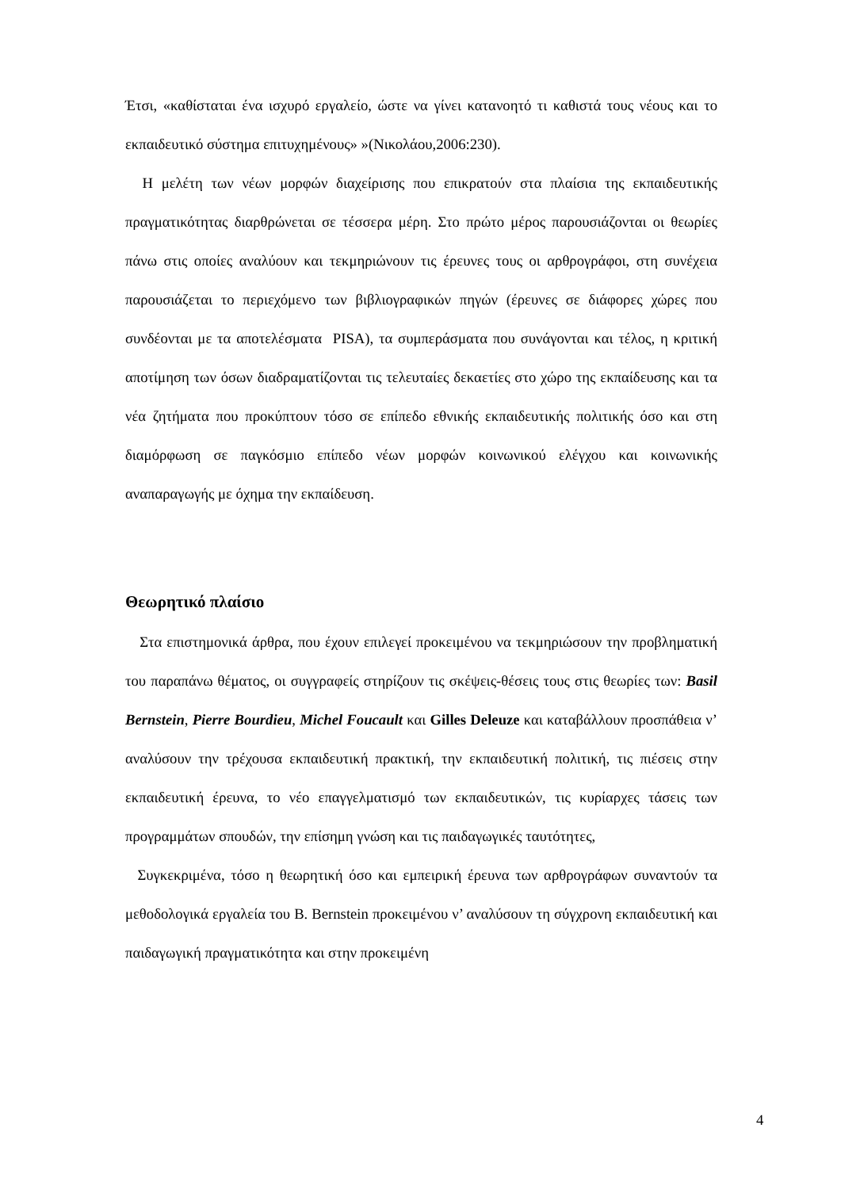Έτσι, «καθίσταται ένα ισχυρό εργαλείο, ώστε να γίνει κατανοητό τι καθιστά τους νέους και το εκπαιδευτικό σύστημα επιτυχημένους» »(Νικολάου,2006:230).
Η μελέτη των νέων μορφών διαχείρισης που επικρατούν στα πλαίσια της εκπαιδευτικής πραγματικότητας διαρθρώνεται σε τέσσερα μέρη. Στο πρώτο μέρος παρουσιάζονται οι θεωρίες πάνω στις οποίες αναλύουν και τεκμηριώνουν τις έρευνες τους οι αρθρογράφοι, στη συνέχεια παρουσιάζεται το περιεχόμενο των βιβλιογραφικών πηγών (έρευνες σε διάφορες χώρες που συνδέονται με τα αποτελέσματα PISA), τα συμπεράσματα που συνάγονται και τέλος, η κριτική αποτίμηση των όσων διαδραματίζονται τις τελευταίες δεκαετίες στο χώρο της εκπαίδευσης και τα νέα ζητήματα που προκύπτουν τόσο σε επίπεδο εθνικής εκπαιδευτικής πολιτικής όσο και στη διαμόρφωση σε παγκόσμιο επίπεδο νέων μορφών κοινωνικού ελέγχου και κοινωνικής αναπαραγωγής με όχημα την εκπαίδευση.
Θεωρητικό πλαίσιο
Στα επιστημονικά άρθρα, που έχουν επιλεγεί προκειμένου να τεκμηριώσουν την προβληματική του παραπάνω θέματος, οι συγγραφείς στηρίζουν τις σκέψεις-θέσεις τους στις θεωρίες των: Basil Bernstein, Pierre Bourdieu, Michel Foucault και Gilles Deleuze και καταβάλλουν προσπάθεια ν’ αναλύσουν την τρέχουσα εκπαιδευτική πρακτική, την εκπαιδευτική πολιτική, τις πιέσεις στην εκπαιδευτική έρευνα, το νέο επαγγελματισμό των εκπαιδευτικών, τις κυρίαρχες τάσεις των προγραμμάτων σπουδών, την επίσημη γνώση και τις παιδαγωγικές ταυτότητες,
Συγκεκριμένα, τόσο η θεωρητική όσο και εμπειρική έρευνα των αρθρογράφων συναντούν τα μεθοδολογικά εργαλεία του B. Bernstein προκειμένου ν’ αναλύσουν τη σύγχρονη εκπαιδευτική και παιδαγωγική πραγματικότητα και στην προκειμένη
4